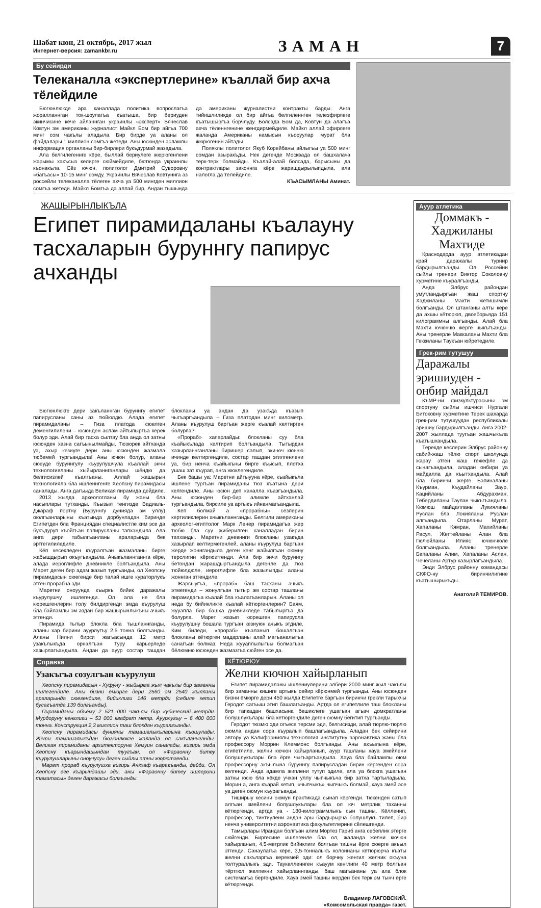Шабат кюн, 21 октябрь, 2017 жыл
Интернет-версия: zamankbr.ru
ЗАМАН
7
Бу сейирди
Телеканалла «экспертлерине» къаллай бир ахча тёлейдиле
Бюгюнлюкде ара каналлада политика вопрослагъа жоралланнган ток-шоулагъа къатыша, бир бериуден экинчисине кёче айланнган украинлы «эксперт» Вячеслав Ковтун эм американы журналист Майкл Бом бир айгъа 700 минг сом чакълы аладыла. Бир бирде уа аланы ол файдалары 1 миллион сомгъа жетеди. Аны юсюнден асламлы информация органланы бир-бирлери букъдурмай жазадыла.
Ала белгилегеннге кёре, быллай бериулеге жюрюгенлени жарымы хакъсыз келирге сюймейдиле, бютюнда украинлы къонакъла. Сёз ючюн, политолог Дмитрий Суворовну «багъасы» 10-15 минг сомду. Украинлы Вячеслав Ковтуннга аз россейли телеканалла тёлеген ахча уа 500 мингден миллион сомгъа жетеди. Майкл Бомгъа да аллай бир. Андан тышында да американы журналистни контракты барды. Анга тийишлиликде ол бир айгъа белгиленнген телеэфирлеге къатышыргъа борчлуду. Болсада Бом да, Ковтун да алагъа ахча тёленнгенине женгдирмейдиле. Майкл аллай эфирлеге жаланда Американы намысын къоруулар мурат бла жюрюгенин айтады.
Поляклы политолог Якуб Корейбаны айлыгъы уа 500 минг сомдан азыракъды. Нек дегенде Москвада ол башхалача терк-терк болмайды. Къалай-алай болсада, барысыны да контрактлары законнга кёре жарашдырылыпдыла, ала налогла да тёлейдиле.
КЪАСЫМЛАНЫ Аминат.
ЖАШЫРЫНЛЫКЪЛА
Египет пирамидаланы къалауну тасхаларын буруннгу папирус ачханды
Бюгюнлюкге дери сакъланнган буруннгу египет папирусланы саны аз тюйюлдю. Алада египет пирамидаланы – Гиза платода сюелген деменгилилени – юсюнден аслам айтылыргъа керек болур эди. Алай бир тасха сылтау бла анда ол затны юсюнден хазна сагъынылмайды. Тюзюрек айтханда уа, ахыр кезиуге дери аны юсюнден жазмала тюбемей тургъандыла! Аны ючюн болур, аланы сюеуде буруннгулу къурулушчула къаллай энчи технологияланы хыйырланнганлары шёндю да белгисизлей къалгъаны. Аллай жашырын технологияла бла ишленнгенге Хеопсну пирамидасы саналады. Анга дагъыда Великая пирамида дейдиле.
2013 жылда археологланы бу жаны бла насыплары тутханды. Къызыл тенгизде Вадиаль-Джараф портну (Буруннгу дунияда эм уллу) оюлгъанларыны къатында дорбунладан биринде Египетден бла Франциядан специалистле ким эсе да букъдуруп къойгъан папирусланы тапхандыла. Ала анга дери табылгъанланы араларында бек эртгегилиледиле.
Кёп кесекледен къуралгъан жазмаланы бирге жабышдырып окъугъандыла. Ачыкъланнганнга кёре, алада иероглифле дневникле болгъандыла. Аны Марет деген бир адам жазып тургъанды, ол Хеопсну пирамидасын сюегенде бир талай ишге кураторлукъ этген прорабча эди.
Маретни оноуунда къыркъ бийик даражалы къурулушчу ишлегенди. Ол ала не бла кюрешгенлерин толу билдиргенди эмда къурулуш бла байламлы эм аздан бир жашырынлыкъны ачыкъ этгенди.
Пирамида тытыр блокла бла тышланнганды, аланы хар бирини ауурлугъу 2,5 тонна болгъанды. Аланы Нилни бирси жагъасында 12 метр узакълыкъда орналгъан Туру карьерледе хазырлагъандыла. Андан да ауур состар ташдан блокланы уа андан да узакъда къазып чыгъаргъандыла – Гиза платодан минг километр. Аланы къурулуш баргъан жерге къалай келтирген болурла?
«Прораб» хапарлайды: блокланы суу бла къайыкълада келтирип болгъандыла. Тытырдан хазырланнганланы биришер салып, эки-юч кюнню ичинде келтиргендиле, состар ташдан этилгенлени уа, бир ненча къайыкъны бирге къысып, плотха ушаш зат къурап, анга жюклегендиле.
Бек башы уа: Маретни айтыууна кёре, къайыкъла ишлене тургъан пирамиданы тюз къатына дери келгендиле. Аны юсюн деп каналла къазгъандыла. Аны юсюнден бир-бир алимле айтханлай тургъандыла, бирсиле уа артыкъ ийнанмагъандыла.
Кёп болмай а «прорабны» сёзлерин кертиликлерин ачыкъланнганды. Белгили американы археолог-египтолог Марк Ленер пирамидагъа жер тюбю бла суу жиберилген каналладан бирин тапханды. Маретни дневниги блокланы узакъда хазырлап келтирмегенлей, аланы къурулуш баргъан жерде жоннгандыла деген кенг жайылгъан оюмну терслигин кёргюзтгенди. Ала бир энчи буруннгу бетондан жарашдыргъандыла дегенле да тюз тюйюлдюле, иероглифле бла жазылыпды: аланы жоннган этгендиле.
Жарсыугъа, «прораб» баш тасханы ачыкъ этмегенди – жонулгъан тытыр эм состар ташланы пирамидагъа къалай бла къалагъанларын. Аланы ол неда бу бийикликге къалай кётюргенлерин? Баям, жууапла бир башха дневникледе табылыргъа да болурла. Марет жазып кюрешген папирусла къурулушну бошала тургъан кезиуюн ачыкъ этдиле. Ким биледи, «прораб» къаланып бошалгъан блокланы кётюрген мадарланы алай магъаналыгъа санагъан болмаз. Неда жууаплылыгъы болмагъан бёлюмню юсюнден жазмазгъа сюйген эсе да.
Справка
Узакъгъа созулгъан къурулуш
Хеопсну пирамидасын - Хуфуну - жыйырма жыл чакълы бир заманны ишлегендиле. Аны бизни ёмюрге дери 2560 эм 2540 жылланы араларында сюегендиле, бийиклиги 146 метрди (себиле кетип бусагъатда 139 болгъанды).
Пирамиданы объёму 2 521 000 чакълы бир кубический метрди. Мурдоруну кенглиги – 53 000 квадрат метр. Ауурлугъу – 6 400 000 тонна. Конструкция 2,3 миллион таш блокдан къуралгъанды.
Хеопсну пирамидасы дунияны тамашалыкъларына къошулады. Жети тамашалыкъдан бюгюнлюкге жаланда ол сакъланнганды. Великая пирамиданы архитекторуна Хемуин саналады, визирь эмда Хеопсну къарындашындан туугъан, ол «Фараонну битеу къурулушларыны оноучусу» деген сыйлы атны жюрютгенди.
Марет прораб къурулушха визирь Анкхаф къарагъанды, дейди. Ол Хеопсну ёге къарындашы эди, аны «Фараонну битеу ишлерини таматасы» деген даражасы болгъанды.
КЁТЮРЮУ
Желни кючюн хайырланып
Египет пирамидаланы ишлениулерини элбери 2000 минг жыл чакълы бир заманны кишиге артыкъ сейир кёрюнмей тургъанды. Аны юсюнден бизни ёмюрге дери 450 жылда Египетге баргъан биринчи грекли тарыхчы Геродот сагъыш этип башлагъанды. Артда ол египетлиле таш блокланы бир тапкадан башхасына бешиклеге ушагъан агъач домкратланы болушлукълары бла кётюргендиле деген оюмну бегитип тургъанды.
Геродот тюзмю эди огъесе терсми эди, белгисизди, алай тюрлю-тюрлю оюмла андан сора къуралып башлагъандыла. Аладан бек сейирини автору уа Калифорниялы технология институтну аэронавтика жаны бла профессору Моррин Клеммонс болгъанды. Аны акъылына кёре, египетлиле, желни кючюн хайырланып, ауур ташланы хауа змейлени болушлукълары бла ёрге чыгъаргъандыла. Хауа бла байламлы оюм профессорну акъылына буруннгу папирусладан бирин кёргенден сора келгенди. Анда адамла жиплени тутуп эдиле, ала уа блокга ушагъан затны юсю бла кёкде учхан уллу чыпчыкъча бир затха тартыладыла. Морин а, анга къарай кетип, «чыпчыкъ» чыпчыкъ болмай, хауа змей эсе уа деген оюмун къурагъанды.
Тиширыу кесини оюмун практикада сынап кёргенди. Тюкенден сатып алгъан змейлени болушлукълары бла ол юч метрлик таханны кётюргенди, артда уа - 180-килограммлыкъ сын ташны. Кёлленип, профессор, тинтиулени андан ары бардырырча болушлукъ тилеп, бир ненча университетни аэронавтика факультетлерине сёлешгенди.
Тамырлары Ирандан болгъан алим Мортез Гариб анга себеплик этерге сюйгенди. Биргесине ишлегенле бла ол, жаланда желни кючюн хайырланып, 4,5-метрлик бийиклиги болгъан ташны ёрге сюерге акъыл этгенди. Санаулагъа кёре, 3,5-тонналыкъ колоннаны кётюрюрча къаты желни сакъларгъа керекмей эди: ол борчну женгил желчик окъуна толтураллыкъ эди. Таукелленнген къауум кенглиги 40 метр болгъан тёртгюл желпекни хайырланнганды, баш магъананы уа ала блок системагъа бергендиле. Хауа змей ташны жерден бек терк эм тынч ёрге кётюргенди.
Владимир ЛАГОВСКИЙ.
«Комсомольская правда» газет.
Ауур атлетика
Доммакъ - Хаджиланы Махтиде
Краснодарда ауур атлетикадан край даражалы турнир бардырылгъанды. Ол Россейни сыйлы тренери Виктор Соколовну хурметине къуралгъанды.
Анда Элбрус райондан умутландыргъан жаш спортчу Хаджиланы Махти жетишимли болгъанды. Ол штанганы алты кере да ахшы кётюрюп, двоеборьяда 151 килограммны алгъанды. Алай бла Махти ючюнчю жерге чыкъгъанды. Аны тренерле Маккаланы Махти бла Геккиланы Таукъан юйретедиле.
Грек-рим тутушуу
Даражалы эришиуден - онбир майдал
КъМР-ни физкультурасыны эм спортуну сыйлы ишчиси Нургали Битоковну хурметине Терек шахарда грек-рим тутушуудан республикалы эришиу бардырылгъанды. Анга 2002-2007 жыллада туугъан жашчыкъла къатышхандыла.
Терекде кеслерин Элбрус районну сабий-жаш тёлю спорт школунда жарау этген жаш гёжефле да сынагъандыла, аладан онбири уа майдалла да къытхандыла. Алай бла биринчи жерге Бапиналаны Къурман, Къудайланы Заур, Кацийланы Абдурахман, Тебердиланы Таулан чыкъгъандыла. Кюмюш майдалланы Лукияланы Руслан бла Локияланы Руслан алгъандыла. Отарланы Мурат, Хапаланы Кямран, Махийланы Расул, Жеттейланы Алан бла Гюлюйланы Илияс ючюнчюле болгъандыла. Аланы тренерле Бапаланы Алим, Хапаланы Аслан, Чечеланы Артур хазырлагъандыла.
Энди Элбрус районну командасы СКФО-ну биринчилигине къатышырыкъды.
Анатолий ТЕМИРОВ.